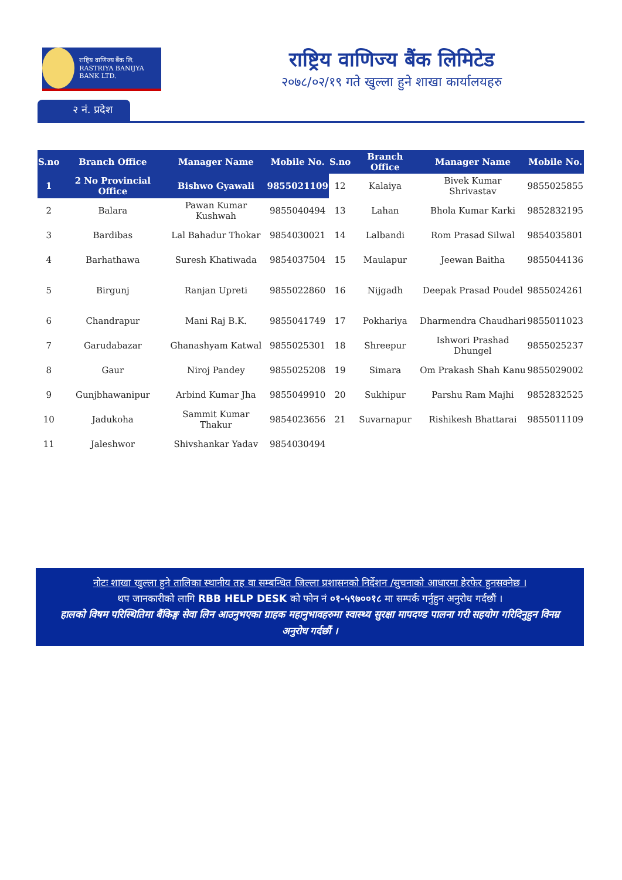राष्ट्रिय वाणिज्य बैंक लि.
RASTRIYA BANIJYA BANK LTD.
राष्ट्रिय वाणिज्य बैंक लिमिटेड
२०७८/०२/१९ गते खुल्ला हुने शाखा कार्यालयहरु
२ नं. प्रदेश
| S.no | Branch Office | Manager Name | Mobile No. | S.no | Branch Office | Manager Name | Mobile No. |
| --- | --- | --- | --- | --- | --- | --- | --- |
| 1 | 2 No Provincial Office | Bishwo Gyawali | 9855021109 | 12 | Kalaiya | Bivek Kumar Shrivastav | 9855025855 |
| 2 | Balara | Pawan Kumar Kushwah | 9855040494 | 13 | Lahan | Bhola Kumar Karki | 9852832195 |
| 3 | Bardibas | Lal Bahadur Thokar | 9854030021 | 14 | Lalbandi | Rom Prasad Silwal | 9854035801 |
| 4 | Barhathawa | Suresh Khatiwada | 9854037504 | 15 | Maulapur | Jeewan Baitha | 9855044136 |
| 5 | Birgunj | Ranjan Upreti | 9855022860 | 16 | Nijgadh | Deepak Prasad Poudel | 9855024261 |
| 6 | Chandrapur | Mani Raj B.K. | 9855041749 | 17 | Pokhariya | Dharmendra Chaudhari | 9855011023 |
| 7 | Garudabazar | Ghanashyam Katwal | 9855025301 | 18 | Shreepur | Ishwori Prashad Dhungel | 9855025237 |
| 8 | Gaur | Niroj Pandey | 9855025208 | 19 | Simara | Om Prakash Shah Kanu | 9855029002 |
| 9 | Gunjbhawanipur | Arbind Kumar Jha | 9855049910 | 20 | Sukhipur | Parshu Ram Majhi | 9852832525 |
| 10 | Jadukoha | Sammit Kumar Thakur | 9854023656 | 21 | Suvarnapur | Rishikesh Bhattarai | 9855011109 |
| 11 | Jaleshwor | Shivshankar Yadav | 9854030494 | | | | |
नोटः शाखा खुल्ला हुने तालिका स्थानीय तह वा सम्बन्धित जिल्ला प्रशासनको निर्देशन /सुचनाको आधारमा हेरफेर हुनसक्नेछ ।
थप जानकारीको लागि RBB HELP DESK को फोन नं ०१-५९७००१८ मा सम्पर्क गर्नुहुन अनुरोध गर्दछौं ।
हालको विषम परिस्थितिमा बैंकिङ्ग सेवा लिन आउनुभएका ग्राहक महानुभावहरुमा स्वास्थ्य सुरक्षा मापदण्ड पालना गरी सहयोग गरिदिनुहुन विनम्र अनुरोध गर्दछौं ।